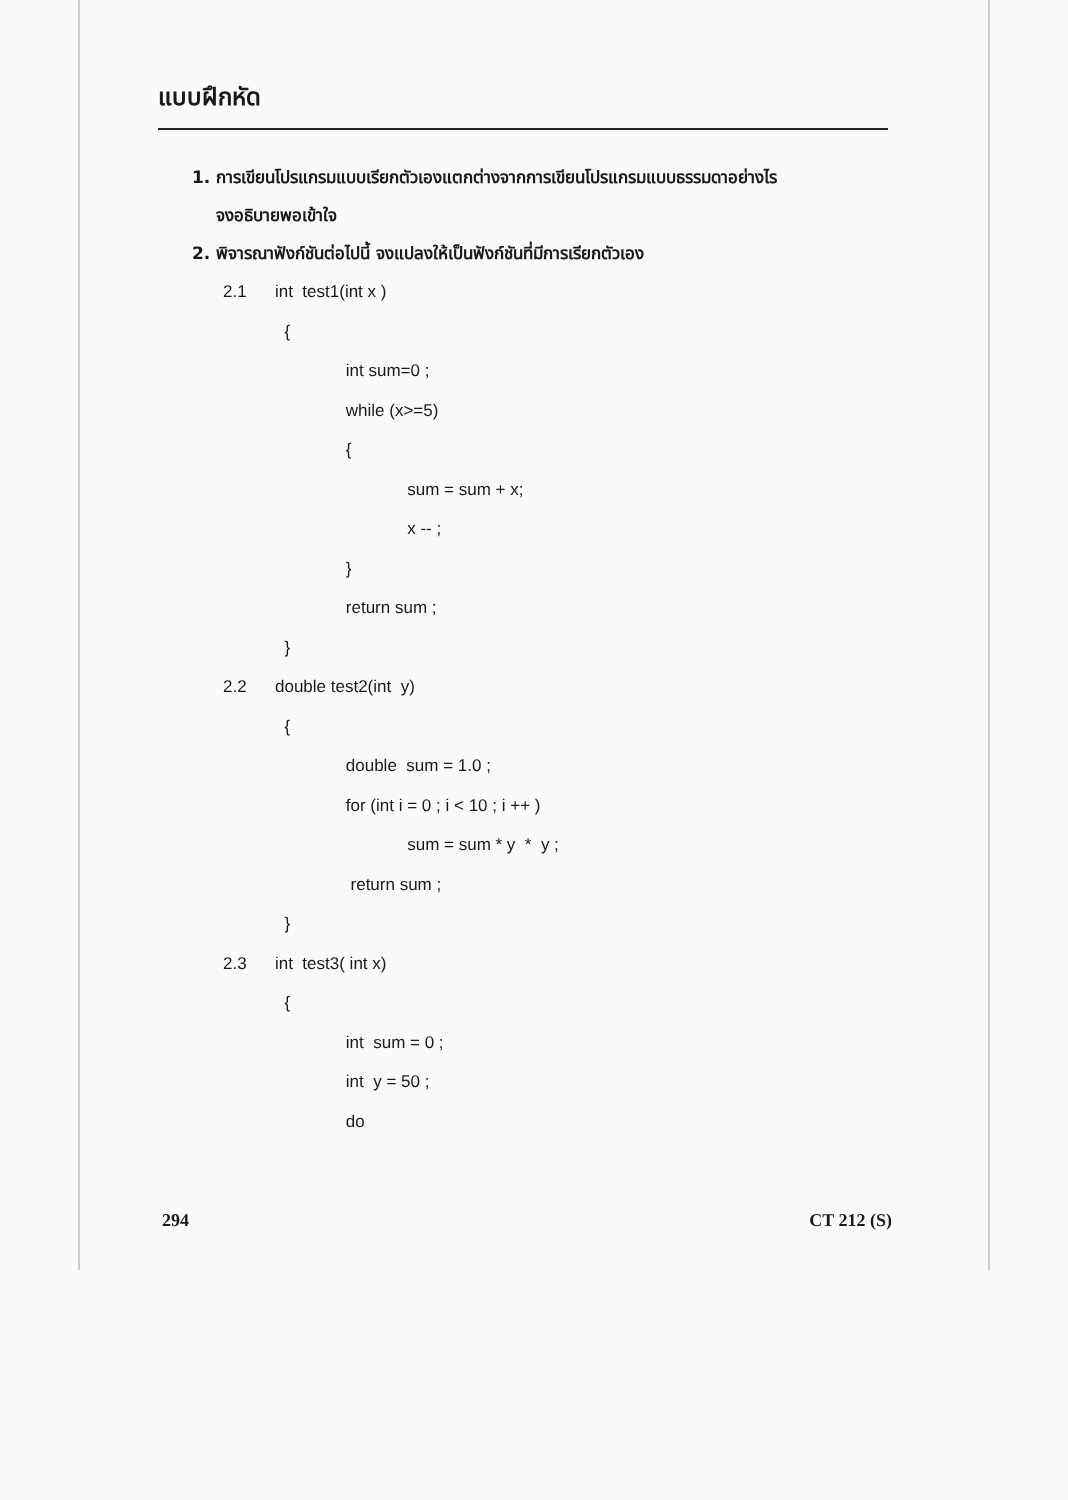แบบฝึกหัด
1. การเขียนโปรแกรมแบบเรียกตัวเองแตกต่างจากการเขียนโปรแกรมแบบธรรมดาอย่างไร
จงอธิบายพอเข้าใจ
2. พิจารณาฟังก์ชันต่อไปนี้ จงแปลงให้เป็นฟังก์ชันที่มีการเรียกตัวเอง
2.1 int test1(int x )
{
int sum=0 ;
while (x>=5)
{
sum = sum + x;
x -- ;
}
return sum ;
}
2.2 double test2(int y)
{
double sum = 1.0 ;
for (int i = 0 ; i < 10 ; i ++ )
sum = sum * y * y ;
return sum ;
}
2.3 int test3( int x)
{
int sum = 0 ;
int y = 50 ;
do
294 CT 212 (S)